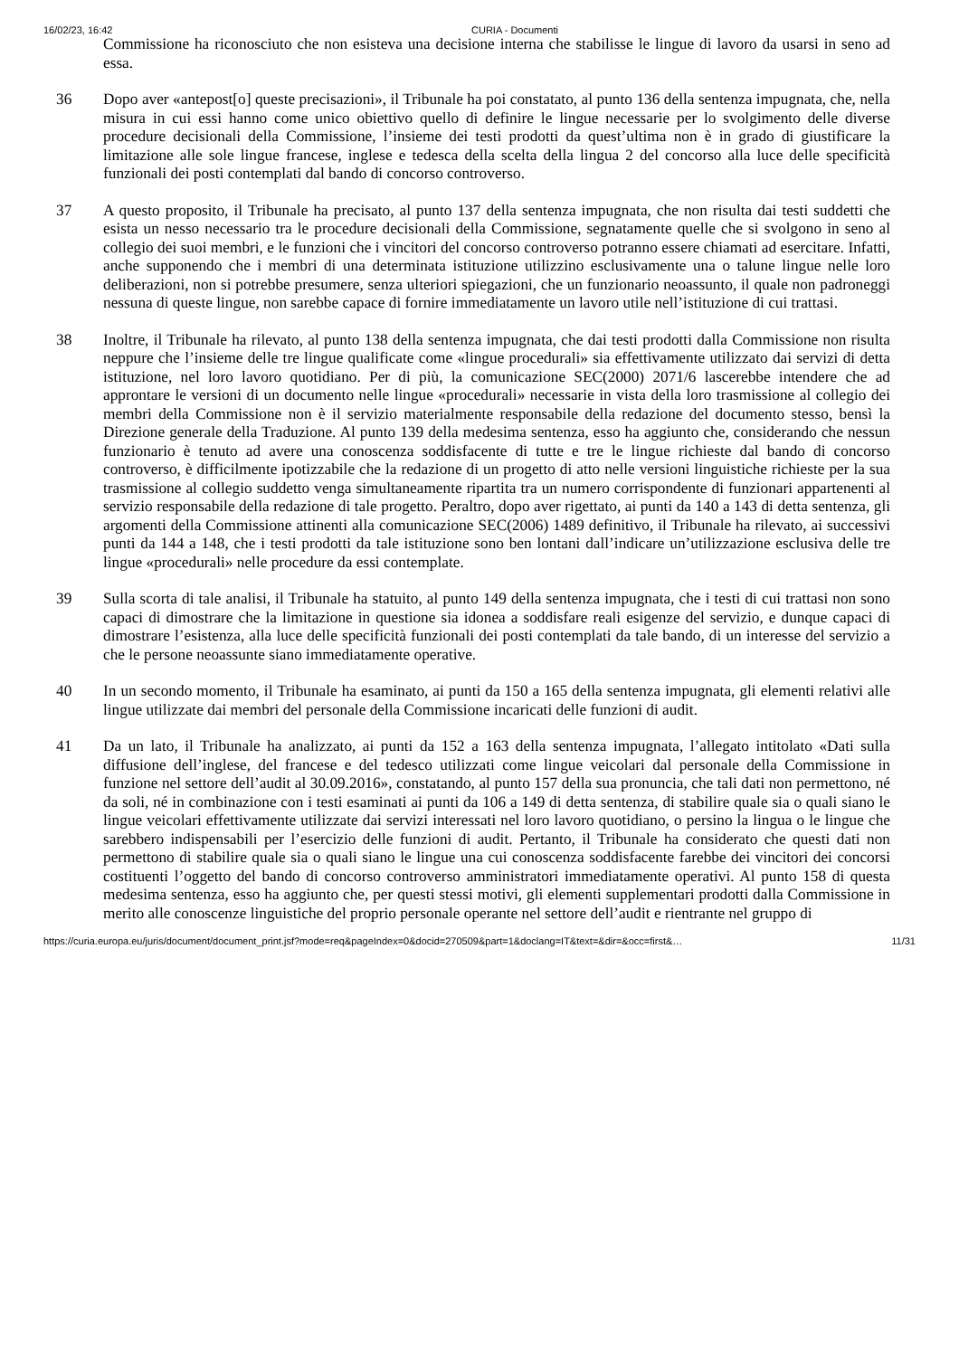16/02/23, 16:42 CURIA - Documenti
Commissione ha riconosciuto che non esisteva una decisione interna che stabilisse le lingue di lavoro da usarsi in seno ad essa.
36 Dopo aver «antepost[o] queste precisazioni», il Tribunale ha poi constatato, al punto 136 della sentenza impugnata, che, nella misura in cui essi hanno come unico obiettivo quello di definire le lingue necessarie per lo svolgimento delle diverse procedure decisionali della Commissione, l’insieme dei testi prodotti da quest’ultima non è in grado di giustificare la limitazione alle sole lingue francese, inglese e tedesca della scelta della lingua 2 del concorso alla luce delle specificità funzionali dei posti contemplati dal bando di concorso controverso.
37 A questo proposito, il Tribunale ha precisato, al punto 137 della sentenza impugnata, che non risulta dai testi suddetti che esista un nesso necessario tra le procedure decisionali della Commissione, segnatamente quelle che si svolgono in seno al collegio dei suoi membri, e le funzioni che i vincitori del concorso controverso potranno essere chiamati ad esercitare. Infatti, anche supponendo che i membri di una determinata istituzione utilizzino esclusivamente una o talune lingue nelle loro deliberazioni, non si potrebbe presumere, senza ulteriori spiegazioni, che un funzionario neoassunto, il quale non padroneggi nessuna di queste lingue, non sarebbe capace di fornire immediatamente un lavoro utile nell’istituzione di cui trattasi.
38 Inoltre, il Tribunale ha rilevato, al punto 138 della sentenza impugnata, che dai testi prodotti dalla Commissione non risulta neppure che l’insieme delle tre lingue qualificate come «lingue procedurali» sia effettivamente utilizzato dai servizi di detta istituzione, nel loro lavoro quotidiano. Per di più, la comunicazione SEC(2000) 2071/6 lascerebbe intendere che ad approntare le versioni di un documento nelle lingue «procedurali» necessarie in vista della loro trasmissione al collegio dei membri della Commissione non è il servizio materialmente responsabile della redazione del documento stesso, bensì la Direzione generale della Traduzione. Al punto 139 della medesima sentenza, esso ha aggiunto che, considerando che nessun funzionario è tenuto ad avere una conoscenza soddisfacente di tutte e tre le lingue richieste dal bando di concorso controverso, è difficilmente ipotizzabile che la redazione di un progetto di atto nelle versioni linguistiche richieste per la sua trasmissione al collegio suddetto venga simultaneamente ripartita tra un numero corrispondente di funzionari appartenenti al servizio responsabile della redazione di tale progetto. Peraltro, dopo aver rigettato, ai punti da 140 a 143 di detta sentenza, gli argomenti della Commissione attinenti alla comunicazione SEC(2006) 1489 definitivo, il Tribunale ha rilevato, ai successivi punti da 144 a 148, che i testi prodotti da tale istituzione sono ben lontani dall’indicare un’utilizzazione esclusiva delle tre lingue «procedurali» nelle procedure da essi contemplate.
39 Sulla scorta di tale analisi, il Tribunale ha statuito, al punto 149 della sentenza impugnata, che i testi di cui trattasi non sono capaci di dimostrare che la limitazione in questione sia idonea a soddisfare reali esigenze del servizio, e dunque capaci di dimostrare l’esistenza, alla luce delle specificità funzionali dei posti contemplati da tale bando, di un interesse del servizio a che le persone neoassunte siano immediatamente operative.
40 In un secondo momento, il Tribunale ha esaminato, ai punti da 150 a 165 della sentenza impugnata, gli elementi relativi alle lingue utilizzate dai membri del personale della Commissione incaricati delle funzioni di audit.
41 Da un lato, il Tribunale ha analizzato, ai punti da 152 a 163 della sentenza impugnata, l’allegato intitolato «Dati sulla diffusione dell’inglese, del francese e del tedesco utilizzati come lingue veicolari dal personale della Commissione in funzione nel settore dell’audit al 30.09.2016», constatando, al punto 157 della sua pronuncia, che tali dati non permettono, né da soli, né in combinazione con i testi esaminati ai punti da 106 a 149 di detta sentenza, di stabilire quale sia o quali siano le lingue veicolari effettivamente utilizzate dai servizi interessati nel loro lavoro quotidiano, o persino la lingua o le lingue che sarebbero indispensabili per l’esercizio delle funzioni di audit. Pertanto, il Tribunale ha considerato che questi dati non permettono di stabilire quale sia o quali siano le lingue una cui conoscenza soddisfacente farebbe dei vincitori dei concorsi costituenti l’oggetto del bando di concorso controverso amministratori immediatamente operativi. Al punto 158 di questa medesima sentenza, esso ha aggiunto che, per questi stessi motivi, gli elementi supplementari prodotti dalla Commissione in merito alle conoscenze linguistiche del proprio personale operante nel settore dell’audit e rientrante nel gruppo di
https://curia.europa.eu/juris/document/document_print.jsf?mode=req&pageIndex=0&docid=270509&part=1&doclang=IT&text=&dir=&occ=first&… 11/31